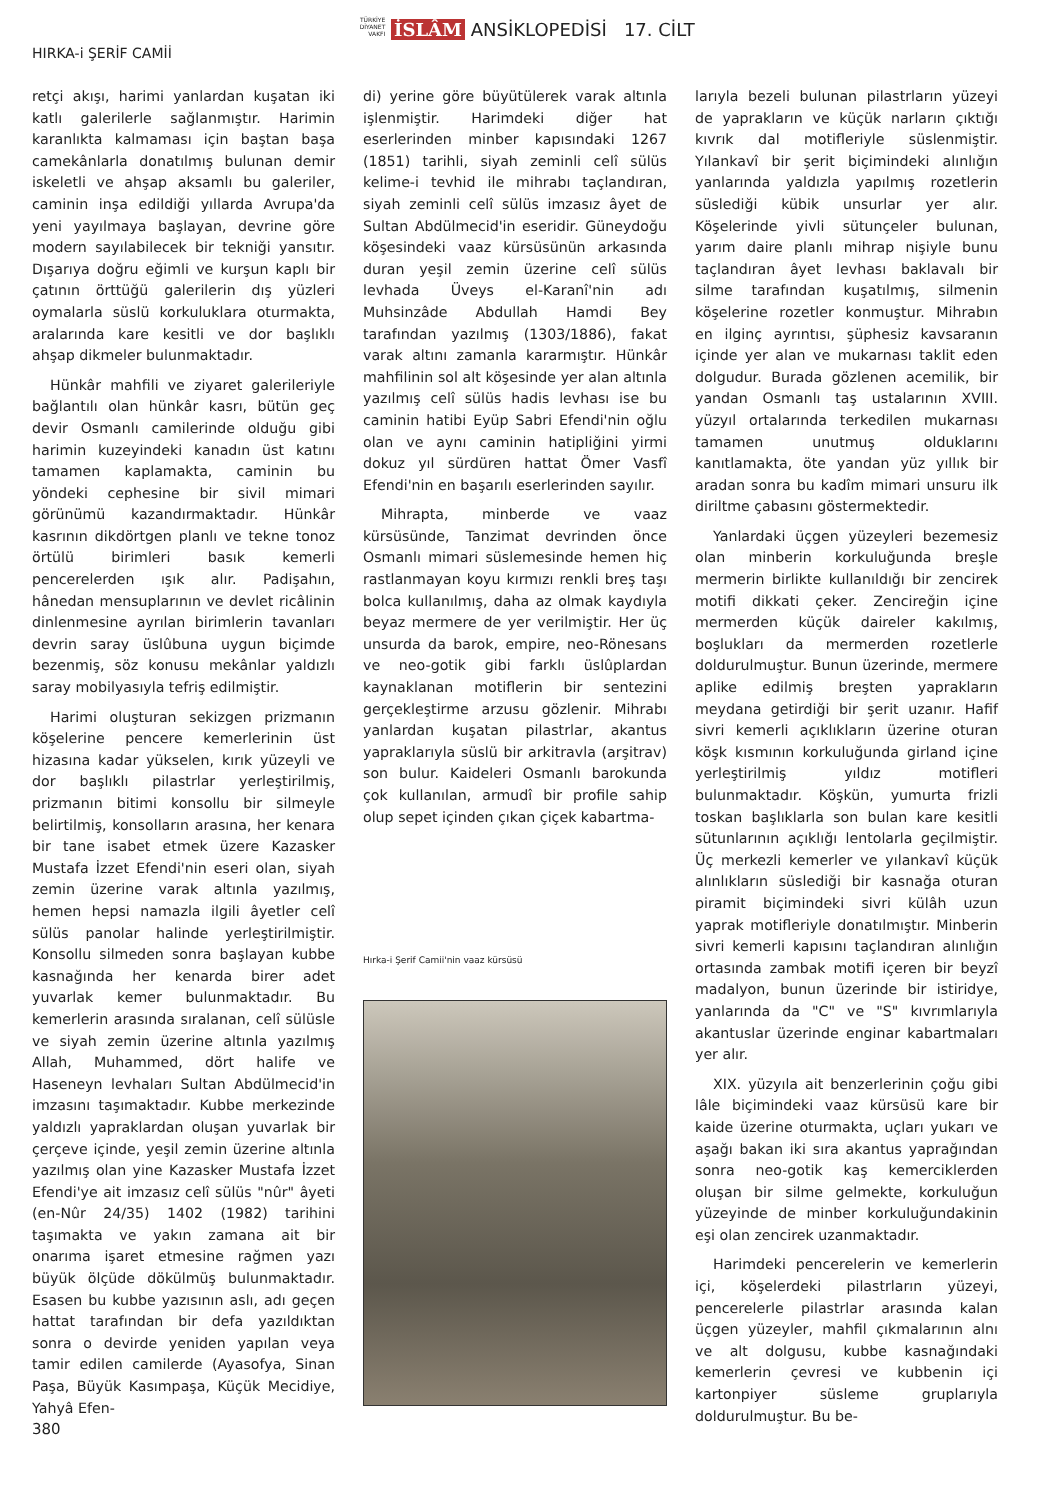TÜRKİYE DİYANET VAKFI İSLÂM ANSİKLOPEDİSİ 17. CİLT
HIRKA-i ŞERİF CAMİİ
retçi akışı, harimi yanlardan kuşatan iki katlı galerilerle sağlanmıştır. Harimin karanlıkta kalmaması için baştan başa camekânlarla donatılmış bulunan demir iskeletli ve ahşap aksamlı bu galeriler, caminin inşa edildiği yıllarda Avrupa'da yeni yayılmaya başlayan, devrine göre modern sayılabilecek bir tekniği yansıtır. Dışarıya doğru eğimli ve kurşun kaplı bir çatının örttüğü galerilerin dış yüzleri oymalarla süslü korkuluklara oturmakta, aralarında kare kesitli ve dor başlıklı ahşap dikmeler bulunmaktadır.
Hünkâr mahfili ve ziyaret galerileriyle bağlantılı olan hünkâr kasrı, bütün geç devir Osmanlı camilerinde olduğu gibi harimin kuzeyindeki kanadın üst katını tamamen kaplamakta, caminin bu yöndeki cephesine bir sivil mimari görünümü kazandırmaktadır. Hünkâr kasrının dikdörtgen planlı ve tekne tonoz örtülü birimleri basık kemerli pencerelerden ışık alır. Padişahın, hânedan mensuplarının ve devlet ricâlinin dinlenmesine ayrılan birimlerin tavanları devrin saray üslûbuna uygun biçimde bezenmiş, söz konusu mekânlar yaldızlı saray mobilyasıyla tefriş edilmiştir.
Harimi oluşturan sekizgen prizmanın köşelerine pencere kemerlerinin üst hizasına kadar yükselen, kırık yüzeyli ve dor başlıklı pilastrlar yerleştirilmiş, prizmanın bitimi konsollu bir silmeyle belirtilmiş, konsolların arasına, her kenara bir tane isabet etmek üzere Kazasker Mustafa İzzet Efendi'nin eseri olan, siyah zemin üzerine varak altınla yazılmış, hemen hepsi namazla ilgili âyetler celî sülüs panolar halinde yerleştirilmiştir. Konsollu silmeden sonra başlayan kubbe kasnağında her kenarda birer adet yuvarlak kemer bulunmaktadır. Bu kemerlerin arasında sıralanan, celî sülüsle ve siyah zemin üzerine altınla yazılmış Allah, Muhammed, dört halife ve Haseneyn levhaları Sultan Abdülmecid'in imzasını taşımaktadır. Kubbe merkezinde yaldızlı yapraklardan oluşan yuvarlak bir çerçeve içinde, yeşil zemin üzerine altınla yazılmış olan yine Kazasker Mustafa İzzet Efendi'ye ait imzasız celî sülüs "nûr" âyeti (en-Nûr 24/35) 1402 (1982) tarihini taşımakta ve yakın zamana ait bir onarıma işaret etmesine rağmen yazı büyük ölçüde dökülmüş bulunmaktadır. Esasen bu kubbe yazısının aslı, adı geçen hattat tarafından bir defa yazıldıktan sonra o devirde yeniden yapılan veya tamir edilen camilerde (Ayasofya, Sinan Paşa, Büyük Kasımpaşa, Küçük Mecidiye, Yahyâ Efen-
di) yerine göre büyütülerek varak altınla işlenmiştir. Harimdeki diğer hat eserlerinden minber kapısındaki 1267 (1851) tarihli, siyah zeminli celî sülüs kelime-i tevhid ile mihrabı taçlandıran, siyah zeminli celî sülüs imzasız âyet de Sultan Abdülmecid'in eseridir. Güneydoğu köşesindeki vaaz kürsüsünün arkasında duran yeşil zemin üzerine celî sülüs levhada Üveys el-Karanî'nin adı Muhsinzâde Abdullah Hamdi Bey tarafından yazılmış (1303/1886), fakat varak altını zamanla kararmıştır. Hünkâr mahfilinin sol alt köşesinde yer alan altınla yazılmış celî sülüs hadis levhası ise bu caminin hatibi Eyüp Sabri Efendi'nin oğlu olan ve aynı caminin hatipliğini yirmi dokuz yıl sürdüren hattat Ömer Vasfî Efendi'nin en başarılı eserlerinden sayılır.
Mihrapta, minberde ve vaaz kürsüsünde, Tanzimat devrinden önce Osmanlı mimari süslemesinde hemen hiç rastlanmayan koyu kırmızı renkli breş taşı bolca kullanılmış, daha az olmak kaydıyla beyaz mermere de yer verilmiştir. Her üç unsurda da barok, empire, neo-Rönesans ve neo-gotik gibi farklı üslûplardan kaynaklanan motiflerin bir sentezini gerçekleştirme arzusu gözlenir. Mihrabı yanlardan kuşatan pilastrlar, akantus yapraklarıyla süslü bir arkitravla (arşitrav) son bulur. Kaideleri Osmanlı barokunda çok kullanılan, armudî bir profile sahip olup sepet içinden çıkan çiçek kabartma-
Hırka-i Şerif Camii'nin vaaz kürsüsü
larıyla bezeli bulunan pilastrların yüzeyi de yaprakların ve küçük narların çıktığı kıvrık dal motifleriyle süslenmiştir. Yılankavî bir şerit biçimindeki alınlığın yanlarında yaldızla yapılmış rozetlerin süslediği kübik unsurlar yer alır. Köşelerinde yivli sütunçeler bulunan, yarım daire planlı mihrap nişiyle bunu taçlandıran âyet levhası baklavalı bir silme tarafından kuşatılmış, silmenin köşelerine rozetler konmuştur. Mihrabın en ilginç ayrıntısı, şüphesiz kavsaranın içinde yer alan ve mukarnası taklit eden dolgudur. Burada gözlenen acemilik, bir yandan Osmanlı taş ustalarının XVIII. yüzyıl ortalarında terkedilen mukarnası tamamen unutmuş olduklarını kanıtlamakta, öte yandan yüz yıllık bir aradan sonra bu kadîm mimari unsuru ilk diriltme çabasını göstermektedir.
Yanlardaki üçgen yüzeyleri bezemesiz olan minberin korkuluğunda breşle mermerin birlikte kullanıldığı bir zencirek motifi dikkati çeker. Zencireğin içine mermerden küçük daireler kakılmış, boşlukları da mermerden rozetlerle doldurulmuştur. Bunun üzerinde, mermere aplike edilmiş breşten yaprakların meydana getirdiği bir şerit uzanır. Hafif sivri kemerli açıklıkların üzerine oturan köşk kısmının korkuluğunda girland içine yerleştirilmiş yıldız motifleri bulunmaktadır. Köşkün, yumurta frizli toskan başlıklarla son bulan kare kesitli sütunlarının açıklığı lentolarla geçilmiştir. Üç merkezli kemerler ve yılankavî küçük alınlıkların süslediği bir kasnağa oturan piramit biçimindeki sivri külâh uzun yaprak motifleriyle donatılmıştır. Minberin sivri kemerli kapısını taçlandıran alınlığın ortasında zambak motifi içeren bir beyzî madalyon, bunun üzerinde bir istiridye, yanlarında da "C" ve "S" kıvrımlarıyla akantuslar üzerinde enginar kabartmaları yer alır.
XIX. yüzyıla ait benzerlerinin çoğu gibi lâle biçimindeki vaaz kürsüsü kare bir kaide üzerine oturmakta, uçları yukarı ve aşağı bakan iki sıra akantus yaprağından sonra neo-gotik kaş kemerciklerden oluşan bir silme gelmekte, korkuluğun yüzeyinde de minber korkuluğundakinin eşi olan zencirek uzanmaktadır.
Harimdeki pencerelerin ve kemerlerin içi, köşelerdeki pilastrların yüzeyi, pencerelerle pilastrlar arasında kalan üçgen yüzeyler, mahfil çıkmalarının alnı ve alt dolgusu, kubbe kasnağındaki kemerlerin çevresi ve kubbenin içi kartonpiyer süsleme gruplarıyla doldurulmuştur. Bu be-
380